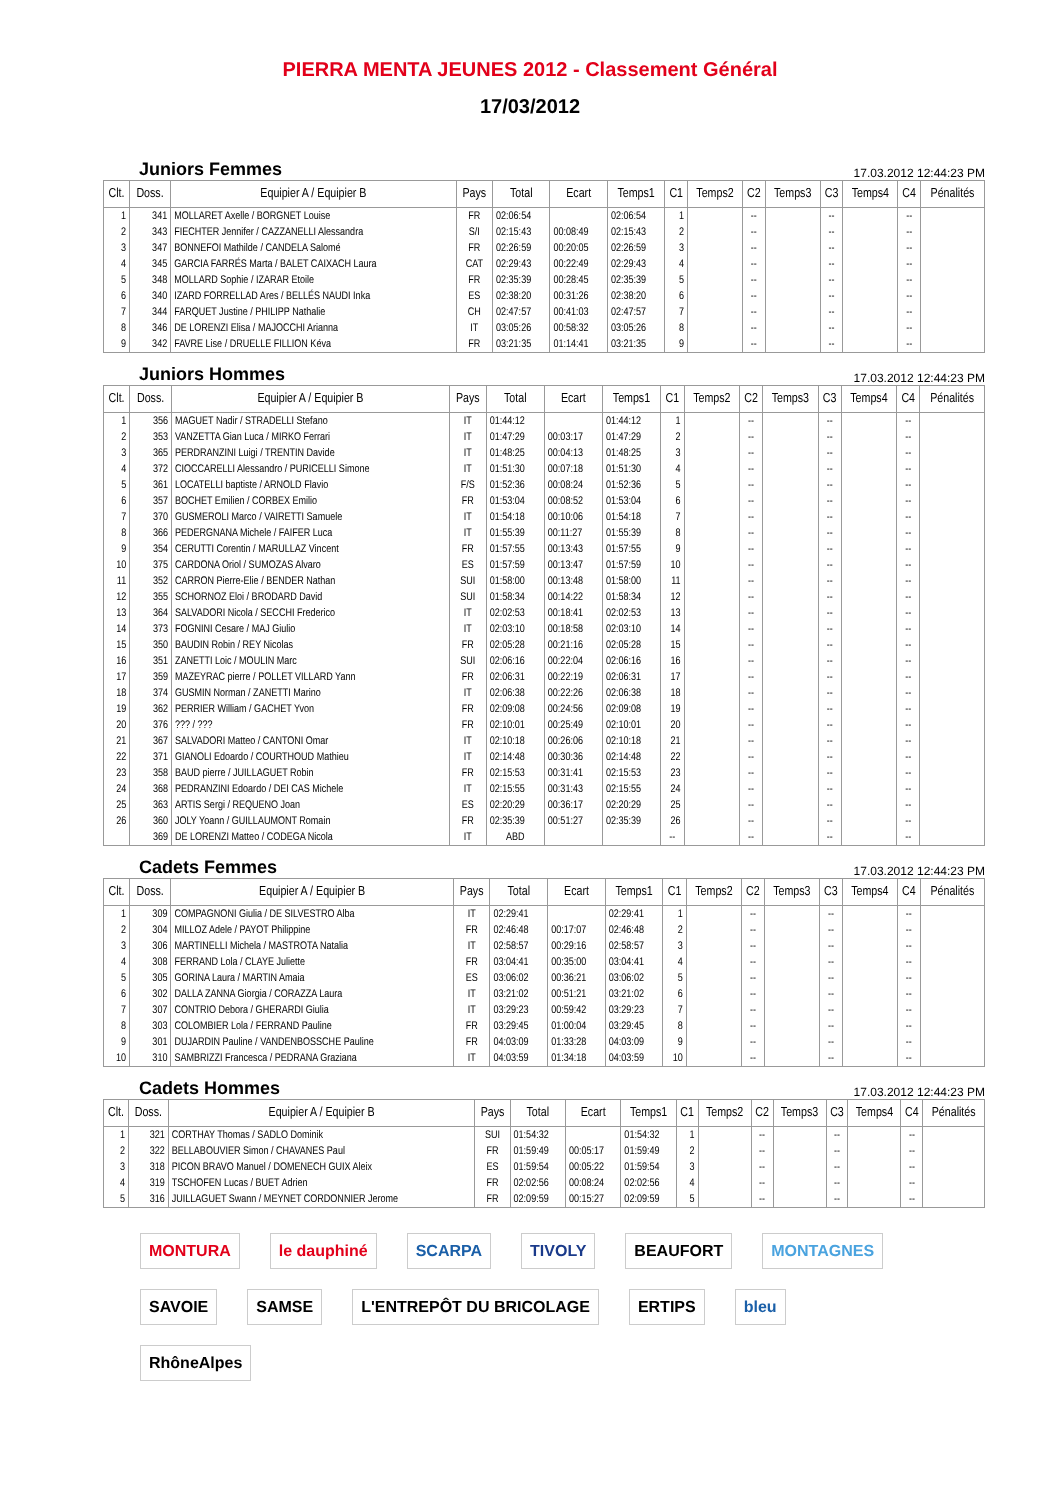PIERRA MENTA JEUNES 2012 - Classement Général
17/03/2012
Juniors Femmes 17.03.2012 12:44:23 PM
| Clt. | Doss. | Equipier A / Equipier B | Pays | Total | Ecart | Temps1 | C1 | Temps2 | C2 | Temps3 | C3 | Temps4 | C4 | Pénalités |
| --- | --- | --- | --- | --- | --- | --- | --- | --- | --- | --- | --- | --- | --- | --- |
| 1 | 341 | MOLLARET Axelle / BORGNET Louise | FR | 02:06:54 | | 02:06:54 | 1 | | -- | | -- | | -- | |
| 2 | 343 | FIECHTER Jennifer / CAZZANELLI Alessandra | S/I | 02:15:43 | 00:08:49 | 02:15:43 | 2 | | -- | | -- | | -- | |
| 3 | 347 | BONNEFOI Mathilde / CANDELA Salomé | FR | 02:26:59 | 00:20:05 | 02:26:59 | 3 | | -- | | -- | | -- | |
| 4 | 345 | GARCIA FARRÉS Marta / BALET CAIXACH Laura | CAT | 02:29:43 | 00:22:49 | 02:29:43 | 4 | | -- | | -- | | -- | |
| 5 | 348 | MOLLARD Sophie / IZARAR Etoile | FR | 02:35:39 | 00:28:45 | 02:35:39 | 5 | | -- | | -- | | -- | |
| 6 | 340 | IZARD FORRELLAD Ares / BELLÉS NAUDI Inka | ES | 02:38:20 | 00:31:26 | 02:38:20 | 6 | | -- | | -- | | -- | |
| 7 | 344 | FARQUET Justine / PHILIPP Nathalie | CH | 02:47:57 | 00:41:03 | 02:47:57 | 7 | | -- | | -- | | -- | |
| 8 | 346 | DE LORENZI Elisa / MAJOCCHI Arianna | IT | 03:05:26 | 00:58:32 | 03:05:26 | 8 | | -- | | -- | | -- | |
| 9 | 342 | FAVRE Lise / DRUELLE FILLION Kéva | FR | 03:21:35 | 01:14:41 | 03:21:35 | 9 | | -- | | -- | | -- | |
Juniors Hommes 17.03.2012 12:44:23 PM
| Clt. | Doss. | Equipier A / Equipier B | Pays | Total | Ecart | Temps1 | C1 | Temps2 | C2 | Temps3 | C3 | Temps4 | C4 | Pénalités |
| --- | --- | --- | --- | --- | --- | --- | --- | --- | --- | --- | --- | --- | --- | --- |
| 1 | 356 | MAGUET Nadir / STRADELLI Stefano | IT | 01:44:12 | | 01:44:12 | 1 | | -- | | -- | | -- | |
| 2 | 353 | VANZETTA Gian Luca / MIRKO Ferrari | IT | 01:47:29 | 00:03:17 | 01:47:29 | 2 | | -- | | -- | | -- | |
| 3 | 365 | PERDRANZINI Luigi / TRENTIN Davide | IT | 01:48:25 | 00:04:13 | 01:48:25 | 3 | | -- | | -- | | -- | |
| 4 | 372 | CIOCCARELLI Alessandro / PURICELLI Simone | IT | 01:51:30 | 00:07:18 | 01:51:30 | 4 | | -- | | -- | | -- | |
| 5 | 361 | LOCATELLI baptiste / ARNOLD Flavio | F/S | 01:52:36 | 00:08:24 | 01:52:36 | 5 | | -- | | -- | | -- | |
| 6 | 357 | BOCHET Emilien / CORBEX Emilio | FR | 01:53:04 | 00:08:52 | 01:53:04 | 6 | | -- | | -- | | -- | |
| 7 | 370 | GUSMEROLI Marco / VAIRETTI Samuele | IT | 01:54:18 | 00:10:06 | 01:54:18 | 7 | | -- | | -- | | -- | |
| 8 | 366 | PEDERGNANA Michele / FAIFER Luca | IT | 01:55:39 | 00:11:27 | 01:55:39 | 8 | | -- | | -- | | -- | |
| 9 | 354 | CERUTTI Corentin / MARULLAZ Vincent | FR | 01:57:55 | 00:13:43 | 01:57:55 | 9 | | -- | | -- | | -- | |
| 10 | 375 | CARDONA Oriol / SUMOZAS Alvaro | ES | 01:57:59 | 00:13:47 | 01:57:59 | 10 | | -- | | -- | | -- | |
| 11 | 352 | CARRON Pierre-Elie / BENDER Nathan | SUI | 01:58:00 | 00:13:48 | 01:58:00 | 11 | | -- | | -- | | -- | |
| 12 | 355 | SCHORNOZ Eloi / BRODARD David | SUI | 01:58:34 | 00:14:22 | 01:58:34 | 12 | | -- | | -- | | -- | |
| 13 | 364 | SALVADORI Nicola / SECCHI Frederico | IT | 02:02:53 | 00:18:41 | 02:02:53 | 13 | | -- | | -- | | -- | |
| 14 | 373 | FOGNINI Cesare / MAJ Giulio | IT | 02:03:10 | 00:18:58 | 02:03:10 | 14 | | -- | | -- | | -- | |
| 15 | 350 | BAUDIN Robin / REY Nicolas | FR | 02:05:28 | 00:21:16 | 02:05:28 | 15 | | -- | | -- | | -- | |
| 16 | 351 | ZANETTI Loic / MOULIN Marc | SUI | 02:06:16 | 00:22:04 | 02:06:16 | 16 | | -- | | -- | | -- | |
| 17 | 359 | MAZEYRAC pierre / POLLET VILLARD Yann | FR | 02:06:31 | 00:22:19 | 02:06:31 | 17 | | -- | | -- | | -- | |
| 18 | 374 | GUSMIN Norman / ZANETTI Marino | IT | 02:06:38 | 00:22:26 | 02:06:38 | 18 | | -- | | -- | | -- | |
| 19 | 362 | PERRIER William / GACHET Yvon | FR | 02:09:08 | 00:24:56 | 02:09:08 | 19 | | -- | | -- | | -- | |
| 20 | 376 | ??? / ??? | FR | 02:10:01 | 00:25:49 | 02:10:01 | 20 | | -- | | -- | | -- | |
| 21 | 367 | SALVADORI Matteo / CANTONI Omar | IT | 02:10:18 | 00:26:06 | 02:10:18 | 21 | | -- | | -- | | -- | |
| 22 | 371 | GIANOLI Edoardo / COURTHOUD Mathieu | IT | 02:14:48 | 00:30:36 | 02:14:48 | 22 | | -- | | -- | | -- | |
| 23 | 358 | BAUD pierre / JUILLAGUET Robin | FR | 02:15:53 | 00:31:41 | 02:15:53 | 23 | | -- | | -- | | -- | |
| 24 | 368 | PEDRANZINI Edoardo / DEI CAS Michele | IT | 02:15:55 | 00:31:43 | 02:15:55 | 24 | | -- | | -- | | -- | |
| 25 | 363 | ARTIS Sergi / REQUENO Joan | ES | 02:20:29 | 00:36:17 | 02:20:29 | 25 | | -- | | -- | | -- | |
| 26 | 360 | JOLY Yoann / GUILLAUMONT Romain | FR | 02:35:39 | 00:51:27 | 02:35:39 | 26 | | -- | | -- | | -- | |
| | 369 | DE LORENZI Matteo / CODEGA Nicola | IT | ABD | | | -- | | -- | | -- | | -- | |
Cadets Femmes 17.03.2012 12:44:23 PM
| Clt. | Doss. | Equipier A / Equipier B | Pays | Total | Ecart | Temps1 | C1 | Temps2 | C2 | Temps3 | C3 | Temps4 | C4 | Pénalités |
| --- | --- | --- | --- | --- | --- | --- | --- | --- | --- | --- | --- | --- | --- | --- |
| 1 | 309 | COMPAGNONI Giulia / DE SILVESTRO Alba | IT | 02:29:41 | | 02:29:41 | 1 | | -- | | -- | | -- | |
| 2 | 304 | MILLOZ Adele / PAYOT Philippine | FR | 02:46:48 | 00:17:07 | 02:46:48 | 2 | | -- | | -- | | -- | |
| 3 | 306 | MARTINELLI Michela / MASTROTA Natalia | IT | 02:58:57 | 00:29:16 | 02:58:57 | 3 | | -- | | -- | | -- | |
| 4 | 308 | FERRAND Lola / CLAYE Juliette | FR | 03:04:41 | 00:35:00 | 03:04:41 | 4 | | -- | | -- | | -- | |
| 5 | 305 | GORINA Laura / MARTIN Amaia | ES | 03:06:02 | 00:36:21 | 03:06:02 | 5 | | -- | | -- | | -- | |
| 6 | 302 | DALLA ZANNA Giorgia / CORAZZA Laura | IT | 03:21:02 | 00:51:21 | 03:21:02 | 6 | | -- | | -- | | -- | |
| 7 | 307 | CONTRIO Debora / GHERARDI Giulia | IT | 03:29:23 | 00:59:42 | 03:29:23 | 7 | | -- | | -- | | -- | |
| 8 | 303 | COLOMBIER Lola / FERRAND Pauline | FR | 03:29:45 | 01:00:04 | 03:29:45 | 8 | | -- | | -- | | -- | |
| 9 | 301 | DUJARDIN Pauline / VANDENBOSSCHE Pauline | FR | 04:03:09 | 01:33:28 | 04:03:09 | 9 | | -- | | -- | | -- | |
| 10 | 310 | SAMBRIZZI Francesca / PEDRANA Graziana | IT | 04:03:59 | 01:34:18 | 04:03:59 | 10 | | -- | | -- | | -- | |
Cadets Hommes 17.03.2012 12:44:23 PM
| Clt. | Doss. | Equipier A / Equipier B | Pays | Total | Ecart | Temps1 | C1 | Temps2 | C2 | Temps3 | C3 | Temps4 | C4 | Pénalités |
| --- | --- | --- | --- | --- | --- | --- | --- | --- | --- | --- | --- | --- | --- | --- |
| 1 | 321 | CORTHAY Thomas / SADLO Dominik | SUI | 01:54:32 | | 01:54:32 | 1 | | -- | | -- | | -- | |
| 2 | 322 | BELLABOUVIER Simon / CHAVANES Paul | FR | 01:59:49 | 00:05:17 | 01:59:49 | 2 | | -- | | -- | | -- | |
| 3 | 318 | PICON BRAVO Manuel / DOMENECH GUIX Aleix | ES | 01:59:54 | 00:05:22 | 01:59:54 | 3 | | -- | | -- | | -- | |
| 4 | 319 | TSCHOFEN Lucas / BUET Adrien | FR | 02:02:56 | 00:08:24 | 02:02:56 | 4 | | -- | | -- | | -- | |
| 5 | 316 | JUILLAGUET Swann / MEYNET CORDONNIER Jerome | FR | 02:09:59 | 00:15:27 | 02:09:59 | 5 | | -- | | -- | | -- | |
MONTURA le dauphiné SCARPA TIVOLY BEAUFORT MONTAGNES SAVOIE SAMSE L'ENTREPÔT DU BRICOLAGE ERTIPS bleu RhôneAlpes